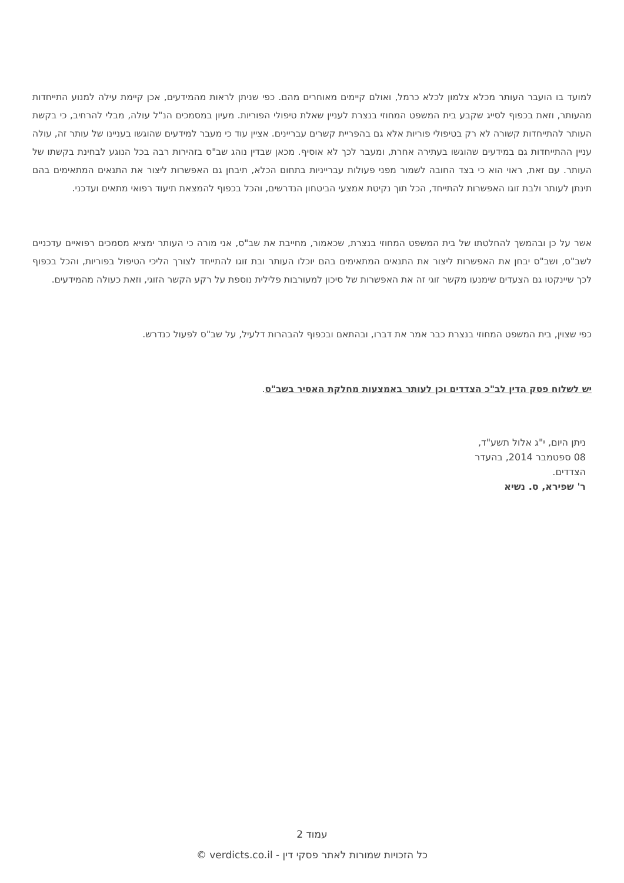למועד בו הועבר העותר מכלא צלמון לכלא כרמל, ואולם קיימים מאוחרים מהם. כפי שניתן לראות מהמידעים, אכן קיימת עילה למנוע התייחדות מהעותר, וזאת בכפוף לסייג שקבע בית המשפט המחוזי בנצרת לעניין שאלת טיפולי הפוריות. מעיון במסמכים הנ"ל עולה, מבלי להרחיב, כי בקשת העותר להתייחדות קשורה לא רק בטיפולי פוריות אלא גם בהפריית קשרים עבריינים. אציין עוד כי מעבר למידעים שהוגשו בעניינו של עותר זה, עולה עניין ההתייחדות גם במידעים שהוגשו בעתירה אחרת, ומעבר לכך לא אוסיף. מכאן שבדין נוהג שב"ס בזהירות רבה בכל הנוגע לבחינת בקשתו של העותר. עם זאת, ראוי הוא כי בצד החובה לשמור מפני פעולות עברייניות בתחום הכלא, תיבחן גם האפשרות ליצור את התנאים המתאימים בהם תינתן לעותר ולבת זוגו האפשרות להתייחד, הכל תוך נקיטת אמצעי הביטחון הנדרשים, והכל בכפוף להמצאת תיעוד רפואי מתאים ועדכני.
אשר על כן ובהמשך להחלטתו של בית המשפט המחוזי בנצרת, שכאמור, מחייבת את שב"ס, אני מורה כי העותר ימציא מסמכים רפואיים עדכניים לשב"ס, ושב"ס יבחן את האפשרות ליצור את התנאים המתאימים בהם יוכלו העותר ובת זוגו להתייחד לצורך הליכי הטיפול בפוריות, והכל בכפוף לכך שיינקטו גם הצעדים שימנעו מקשר זוגי זה את האפשרות של סיכון למעורבות פלילית נוספת על רקע הקשר הזוגי, וזאת כעולה מהמידעים.
כפי שצוין, בית המשפט המחוזי בנצרת כבר אמר את דברו, ובהתאם ובכפוף להבהרות דלעיל, על שב"ס לפעול כנדרש.
יש לשלוח פסק הדין לב"כ הצדדים וכן לעותר באמצעות מחלקת האסיר בשב"ס.
ניתן היום, י"ג אלול תשע"ד,
08 ספטמבר 2014, בהעדר
הצדדים.
ר' שפירא, ס. נשיא
עמוד 2
כל הזכויות שמורות לאתר פסקי דין - verdicts.co.il ©